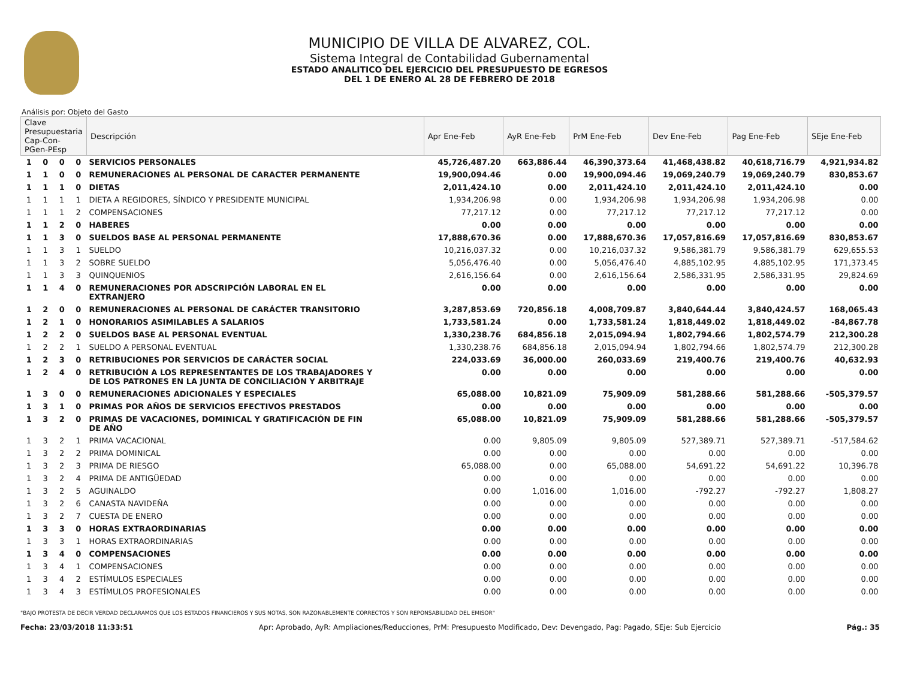MUNICIPIO DE VILLA DE ALVAREZ, COL.
Sistema Integral de Contabilidad Gubernamental
ESTADO ANALITICO DEL EJERCICIO DEL PRESUPUESTO DE EGRESOS
DEL 1 DE ENERO AL 28 DE FEBRERO DE 2018
Análisis por: Objeto del Gasto
| Clave Presupuestaria Cap-Con-PGen-PEsp | | | | Descripción | Apr Ene-Feb | AyR Ene-Feb | PrM Ene-Feb | Dev Ene-Feb | Pag Ene-Feb | SEje Ene-Feb |
| --- | --- | --- | --- | --- | --- | --- | --- | --- | --- | --- |
| 1 | 0 | 0 | 0 | SERVICIOS PERSONALES | 45,726,487.20 | 663,886.44 | 46,390,373.64 | 41,468,438.82 | 40,618,716.79 | 4,921,934.82 |
| 1 | 1 | 0 | 0 | REMUNERACIONES AL PERSONAL DE CARACTER PERMANENTE | 19,900,094.46 | 0.00 | 19,900,094.46 | 19,069,240.79 | 19,069,240.79 | 830,853.67 |
| 1 | 1 | 1 | 0 | DIETAS | 2,011,424.10 | 0.00 | 2,011,424.10 | 2,011,424.10 | 2,011,424.10 | 0.00 |
| 1 | 1 | 1 | 1 | DIETA A REGIDORES, SÍNDICO Y PRESIDENTE MUNICIPAL | 1,934,206.98 | 0.00 | 1,934,206.98 | 1,934,206.98 | 1,934,206.98 | 0.00 |
| 1 | 1 | 1 | 2 | COMPENSACIONES | 77,217.12 | 0.00 | 77,217.12 | 77,217.12 | 77,217.12 | 0.00 |
| 1 | 1 | 2 | 0 | HABERES | 0.00 | 0.00 | 0.00 | 0.00 | 0.00 | 0.00 |
| 1 | 1 | 3 | 0 | SUELDOS BASE AL PERSONAL PERMANENTE | 17,888,670.36 | 0.00 | 17,888,670.36 | 17,057,816.69 | 17,057,816.69 | 830,853.67 |
| 1 | 1 | 3 | 1 | SUELDO | 10,216,037.32 | 0.00 | 10,216,037.32 | 9,586,381.79 | 9,586,381.79 | 629,655.53 |
| 1 | 1 | 3 | 2 | SOBRE SUELDO | 5,056,476.40 | 0.00 | 5,056,476.40 | 4,885,102.95 | 4,885,102.95 | 171,373.45 |
| 1 | 1 | 3 | 3 | QUINQUENIOS | 2,616,156.64 | 0.00 | 2,616,156.64 | 2,586,331.95 | 2,586,331.95 | 29,824.69 |
| 1 | 1 | 4 | 0 | REMUNERACIONES POR ADSCRIPCIÓN LABORAL EN EL EXTRANJERO | 0.00 | 0.00 | 0.00 | 0.00 | 0.00 | 0.00 |
| 1 | 2 | 0 | 0 | REMUNERACIONES AL PERSONAL DE CARÁCTER TRANSITORIO | 3,287,853.69 | 720,856.18 | 4,008,709.87 | 3,840,644.44 | 3,840,424.57 | 168,065.43 |
| 1 | 2 | 1 | 0 | HONORARIOS ASIMILABLES A SALARIOS | 1,733,581.24 | 0.00 | 1,733,581.24 | 1,818,449.02 | 1,818,449.02 | -84,867.78 |
| 1 | 2 | 2 | 0 | SUELDOS BASE AL PERSONAL EVENTUAL | 1,330,238.76 | 684,856.18 | 2,015,094.94 | 1,802,794.66 | 1,802,574.79 | 212,300.28 |
| 1 | 2 | 2 | 1 | SUELDO A PERSONAL EVENTUAL | 1,330,238.76 | 684,856.18 | 2,015,094.94 | 1,802,794.66 | 1,802,574.79 | 212,300.28 |
| 1 | 2 | 3 | 0 | RETRIBUCIONES POR SERVICIOS DE CARÁCTER SOCIAL | 224,033.69 | 36,000.00 | 260,033.69 | 219,400.76 | 219,400.76 | 40,632.93 |
| 1 | 2 | 4 | 0 | RETRIBUCIÓN A LOS REPRESENTANTES DE LOS TRABAJADORES Y DE LOS PATRONES EN LA JUNTA DE CONCILIACIÓN Y ARBITRAJE | 0.00 | 0.00 | 0.00 | 0.00 | 0.00 | 0.00 |
| 1 | 3 | 0 | 0 | REMUNERACIONES ADICIONALES Y ESPECIALES | 65,088.00 | 10,821.09 | 75,909.09 | 581,288.66 | 581,288.66 | -505,379.57 |
| 1 | 3 | 1 | 0 | PRIMAS POR AÑOS DE SERVICIOS EFECTIVOS PRESTADOS | 0.00 | 0.00 | 0.00 | 0.00 | 0.00 | 0.00 |
| 1 | 3 | 2 | 0 | PRIMAS DE VACACIONES, DOMINICAL Y GRATIFICACIÓN DE FIN DE AÑO | 65,088.00 | 10,821.09 | 75,909.09 | 581,288.66 | 581,288.66 | -505,379.57 |
| 1 | 3 | 2 | 1 | PRIMA VACACIONAL | 0.00 | 9,805.09 | 9,805.09 | 527,389.71 | 527,389.71 | -517,584.62 |
| 1 | 3 | 2 | 2 | PRIMA DOMINICAL | 0.00 | 0.00 | 0.00 | 0.00 | 0.00 | 0.00 |
| 1 | 3 | 2 | 3 | PRIMA DE RIESGO | 65,088.00 | 0.00 | 65,088.00 | 54,691.22 | 54,691.22 | 10,396.78 |
| 1 | 3 | 2 | 4 | PRIMA DE ANTIGÜEDAD | 0.00 | 0.00 | 0.00 | 0.00 | 0.00 | 0.00 |
| 1 | 3 | 2 | 5 | AGUINALDO | 0.00 | 1,016.00 | 1,016.00 | -792.27 | -792.27 | 1,808.27 |
| 1 | 3 | 2 | 6 | CANASTA NAVIDEÑA | 0.00 | 0.00 | 0.00 | 0.00 | 0.00 | 0.00 |
| 1 | 3 | 2 | 7 | CUESTA DE ENERO | 0.00 | 0.00 | 0.00 | 0.00 | 0.00 | 0.00 |
| 1 | 3 | 3 | 0 | HORAS EXTRAORDINARIAS | 0.00 | 0.00 | 0.00 | 0.00 | 0.00 | 0.00 |
| 1 | 3 | 3 | 1 | HORAS EXTRAORDINARIAS | 0.00 | 0.00 | 0.00 | 0.00 | 0.00 | 0.00 |
| 1 | 3 | 4 | 0 | COMPENSACIONES | 0.00 | 0.00 | 0.00 | 0.00 | 0.00 | 0.00 |
| 1 | 3 | 4 | 1 | COMPENSACIONES | 0.00 | 0.00 | 0.00 | 0.00 | 0.00 | 0.00 |
| 1 | 3 | 4 | 2 | ESTÍMULOS ESPECIALES | 0.00 | 0.00 | 0.00 | 0.00 | 0.00 | 0.00 |
| 1 | 3 | 4 | 3 | ESTÍMULOS PROFESIONALES | 0.00 | 0.00 | 0.00 | 0.00 | 0.00 | 0.00 |
"BAJO PROTESTA DE DECIR VERDAD DECLARAMOS QUE LOS ESTADOS FINANCIEROS Y SUS NOTAS, SON RAZONABLEMENTE CORRECTOS Y SON REPONSABILIDAD DEL EMISOR"
Fecha: 23/03/2018 11:33:51 Apr: Aprobado, AyR: Ampliaciones/Reducciones, PrM: Presupuesto Modificado, Dev: Devengado, Pag: Pagado, SEje: Sub Ejercicio Pág.: 35